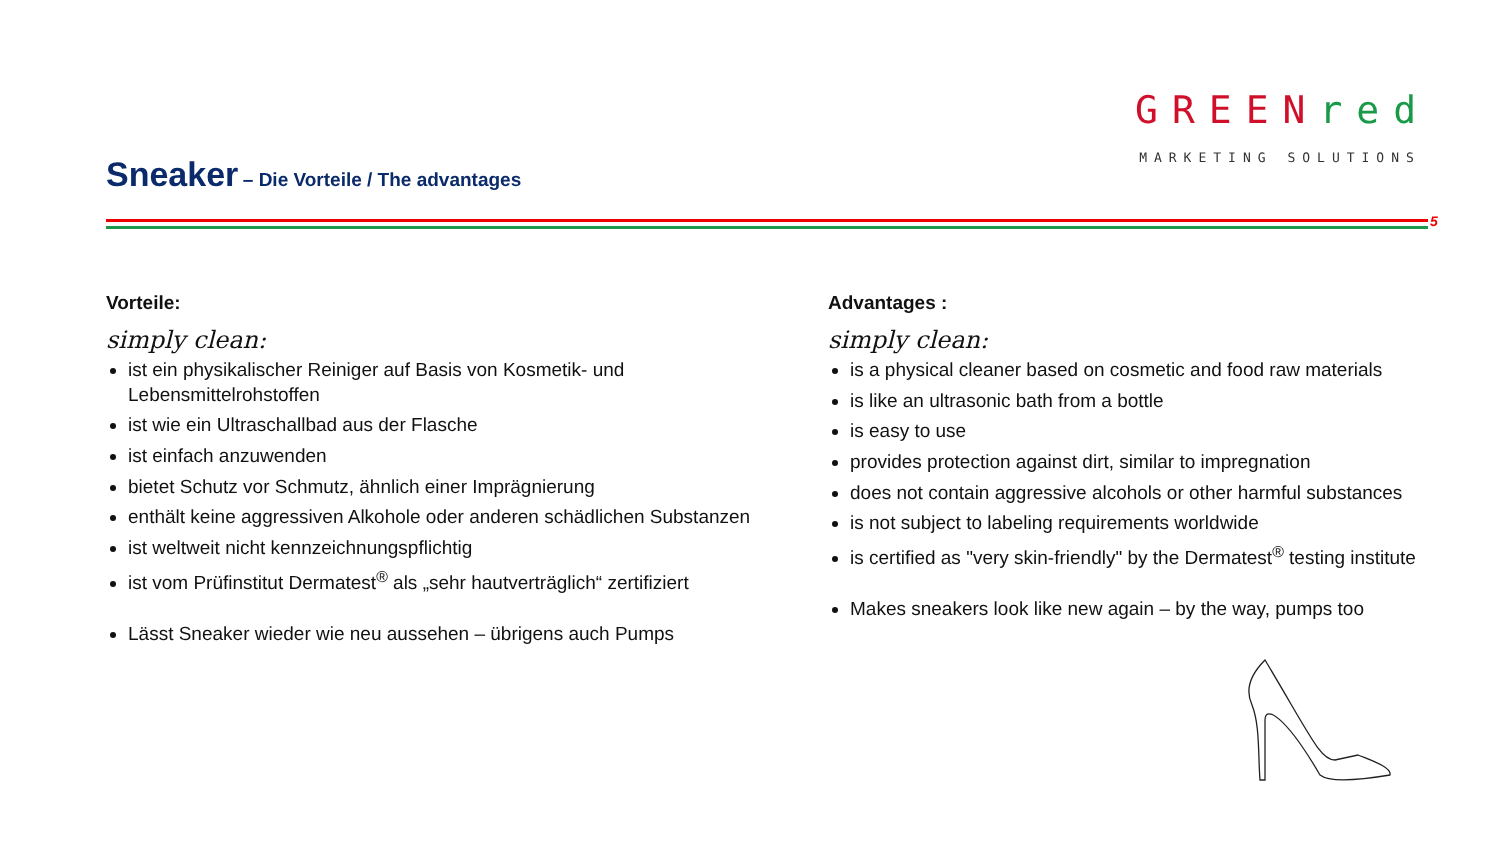Sneaker – Die Vorteile / The advantages
GREEN red
MARKETING SOLUTIONS
5
Vorteile:
simply clean:
ist ein physikalischer Reiniger auf Basis von Kosmetik- und Lebensmittelrohstoffen
ist wie ein Ultraschallbad aus der Flasche
ist einfach anzuwenden
bietet Schutz vor Schmutz, ähnlich einer Imprägnierung
enthält keine aggressiven Alkohole oder anderen schädlichen Substanzen
ist weltweit nicht kennzeichnungspflichtig
ist vom Prüfinstitut Dermatest<sup>®</sup> als „sehr hautverträglich“ zertifiziert
Lässt Sneaker wieder wie neu aussehen – übrigens auch Pumps
Advantages :
simply clean:
is a physical cleaner based on cosmetic and food raw materials
is like an ultrasonic bath from a bottle
is easy to use
provides protection against dirt, similar to impregnation
does not contain aggressive alcohols or other harmful substances
is not subject to labeling requirements worldwide
is certified as "very skin-friendly" by the Dermatest<sup>®</sup> testing institute
Makes sneakers look like new again – by the way, pumps too